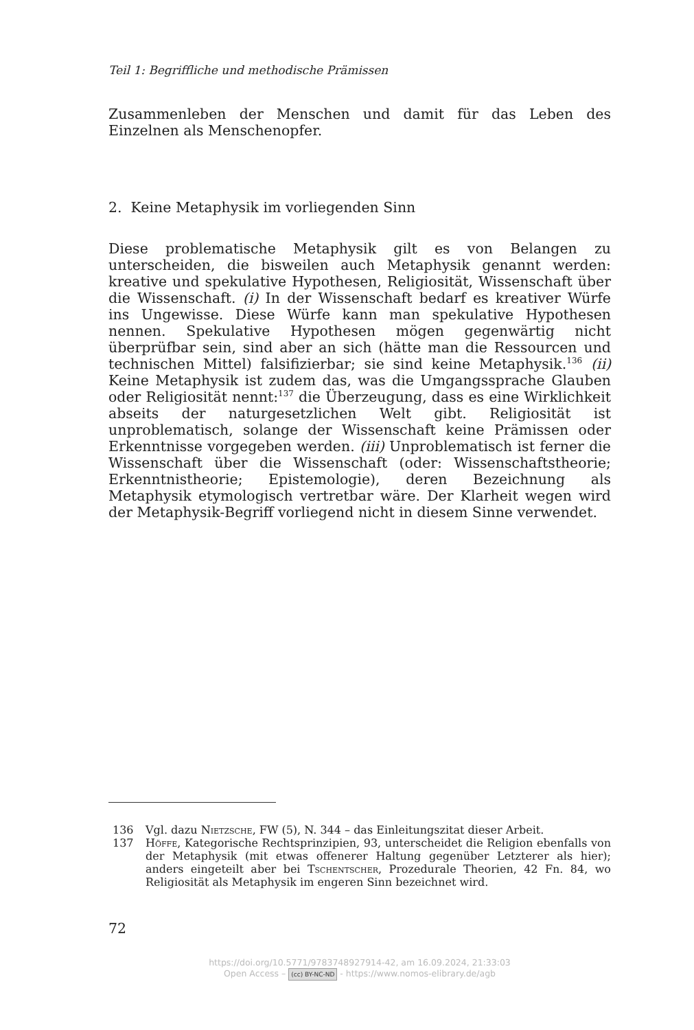Teil 1: Begriffliche und methodische Prämissen
Zusammenleben der Menschen und damit für das Leben des Einzelnen als Menschenopfer.
2. Keine Metaphysik im vorliegenden Sinn
Diese problematische Metaphysik gilt es von Belangen zu unterscheiden, die bisweilen auch Metaphysik genannt werden: kreative und spekulati­ve Hypothesen, Religiosität, Wissenschaft über die Wissenschaft. (i) In der Wissenschaft bedarf es kreativer Würfe ins Ungewisse. Diese Würfe kann man spekulative Hypothesen nennen. Spekulative Hypothesen mö­gen gegenwärtig nicht überprüfbar sein, sind aber an sich (hätte man die Ressourcen und technischen Mittel) falsifizierbar; sie sind keine Metaphy­sik.<sup>136</sup> (ii) Keine Metaphysik ist zudem das, was die Umgangssprache Glau­ben oder Religiosität nennt:<sup>137</sup> die Überzeugung, dass es eine Wirklichkeit abseits der naturgesetzlichen Welt gibt. Religiosität ist unproblematisch, solange der Wissenschaft keine Prämissen oder Erkenntnisse vorgegeben werden. (iii) Unproblematisch ist ferner die Wissenschaft über die Wis­senschaft (oder: Wissenschaftstheorie; Erkenntnistheorie; Epistemologie), deren Bezeichnung als Metaphysik etymologisch vertretbar wäre. Der Klar­heit wegen wird der Metaphysik-Begriff vorliegend nicht in diesem Sinne verwendet.
136 Vgl. dazu Nietzsche, FW (5), N. 344 – das Einleitungszitat dieser Arbeit.
137 Höffe, Kategorische Rechtsprinzipien, 93, unterscheidet die Religion ebenfalls von der Metaphysik (mit etwas offenerer Haltung gegenüber Letzterer als hier); anders eingeteilt aber bei Tschentscher, Prozedurale Theorien, 42 Fn. 84, wo Religiosität als Metaphysik im engeren Sinn bezeichnet wird.
72
https://doi.org/10.5771/9783748927914-42, am 16.09.2024, 21:33:03
Open Access – (cc) BY-NC-ND - https://www.nomos-elibrary.de/agb